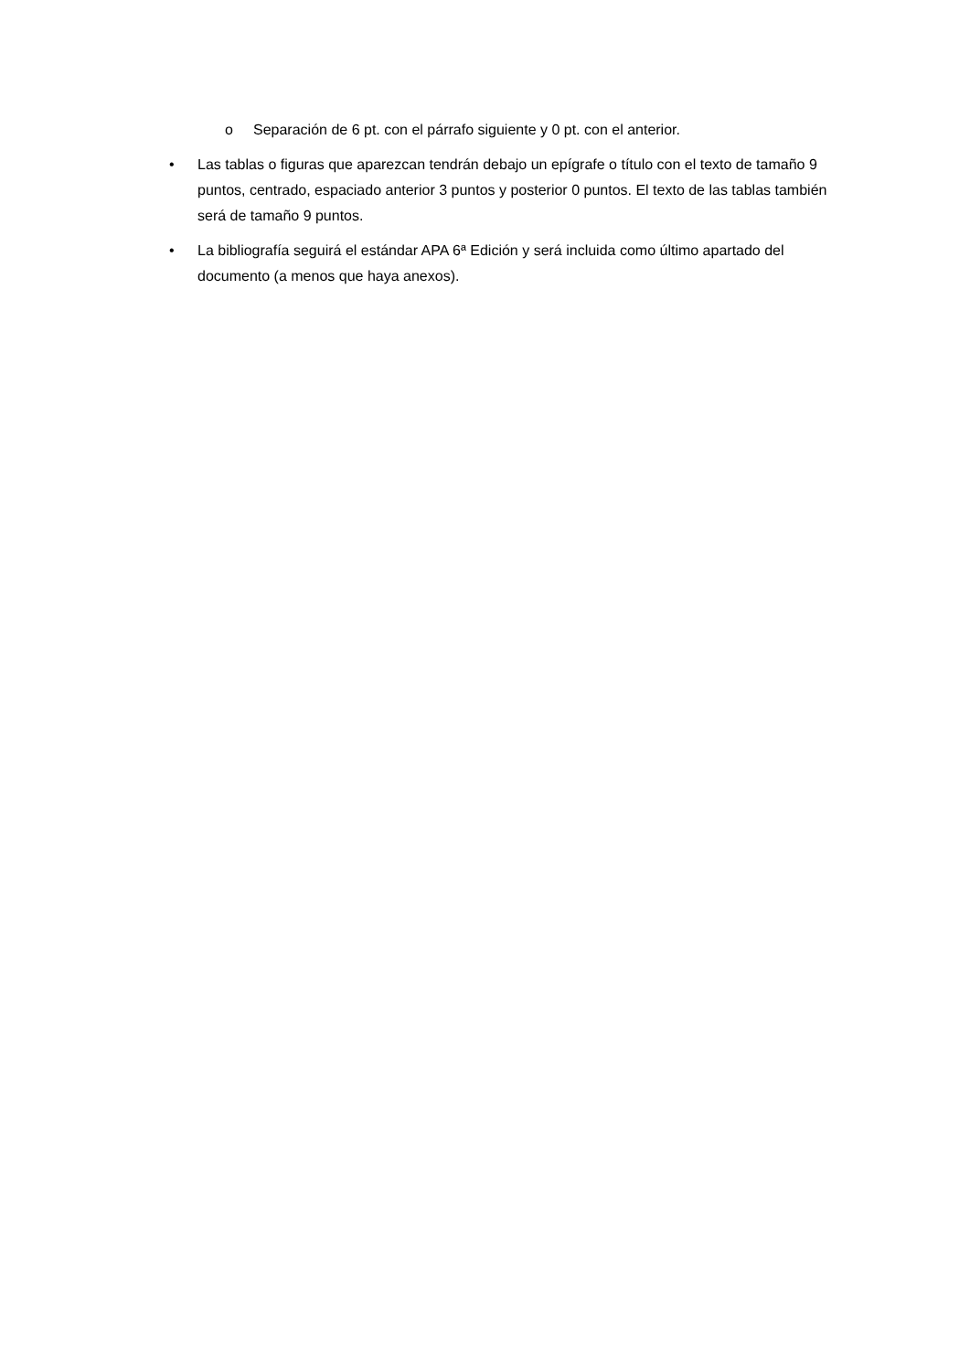o Separación de 6 pt. con el párrafo siguiente y 0 pt. con el anterior.
• Las tablas o figuras que aparezcan tendrán debajo un epígrafe o título con el texto de tamaño 9 puntos, centrado, espaciado anterior 3 puntos y posterior 0 puntos. El texto de las tablas también será de tamaño 9 puntos.
• La bibliografía seguirá el estándar APA 6ª Edición y será incluida como último apartado del documento (a menos que haya anexos).